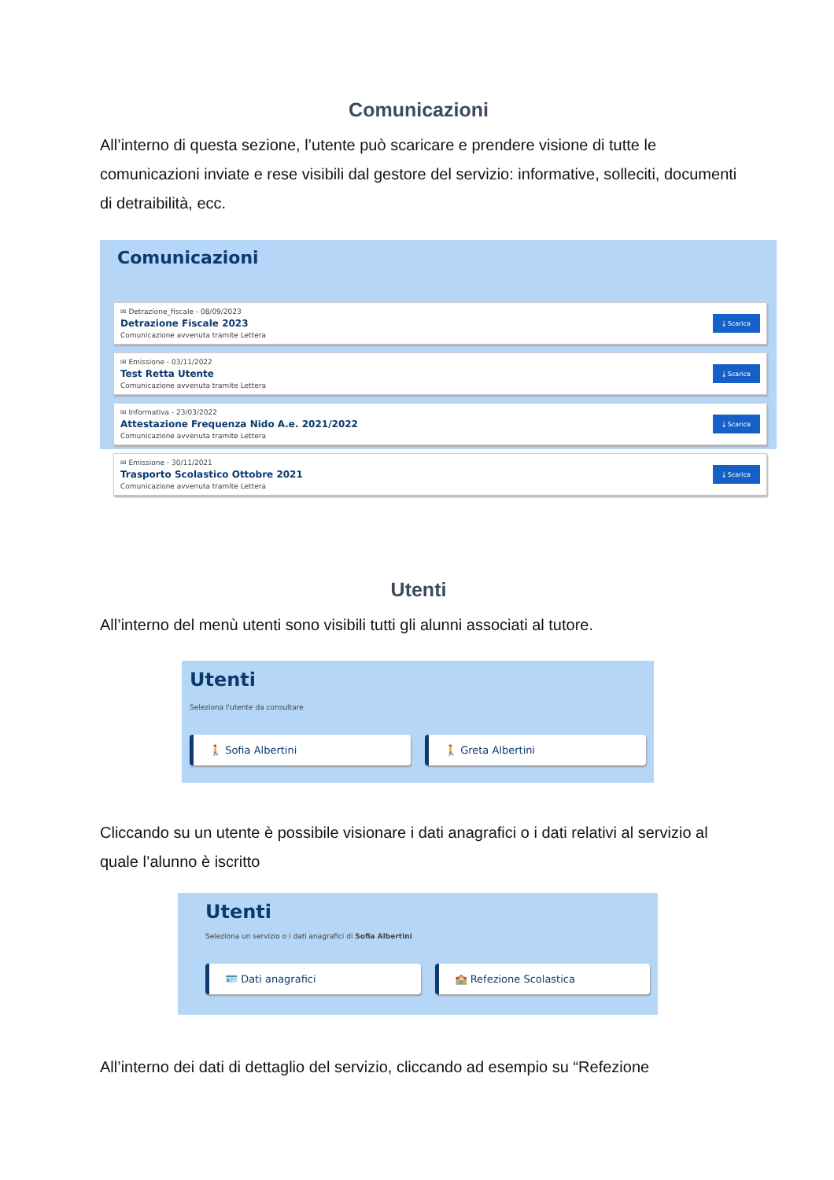Comunicazioni
All’interno di questa sezione, l’utente può scaricare e prendere visione di tutte le comunicazioni inviate e rese visibili dal gestore del servizio: informative, solleciti, documenti di detraibilità, ecc.
Comunicazioni
✉ Detrazione_fiscale - 08/09/2023
Detrazione Fiscale 2023
Comunicazione avvenuta tramite Lettera
⤓ Scarica
✉ Emissione - 03/11/2022
Test Retta Utente
Comunicazione avvenuta tramite Lettera
⤓ Scarica
✉ Informativa - 23/03/2022
Attestazione Frequenza Nido A.e. 2021/2022
Comunicazione avvenuta tramite Lettera
⤓ Scarica
✉ Emissione - 30/11/2021
Trasporto Scolastico Ottobre 2021
Comunicazione avvenuta tramite Lettera
⤓ Scarica
Utenti
All’interno del menù utenti sono visibili tutti gli alunni associati al tutore.
Utenti
Seleziona l'utente da consultare
🚶 Sofia Albertini 🚶 Greta Albertini
Cliccando su un utente è possibile visionare i dati anagrafici o i dati relativi al servizio al quale l’alunno è iscritto
Utenti
Seleziona un servizio o i dati anagrafici di Sofia Albertini
🪪 Dati anagrafici 🏫 Refezione Scolastica
All’interno dei dati di dettaglio del servizio, cliccando ad esempio su “Refezione